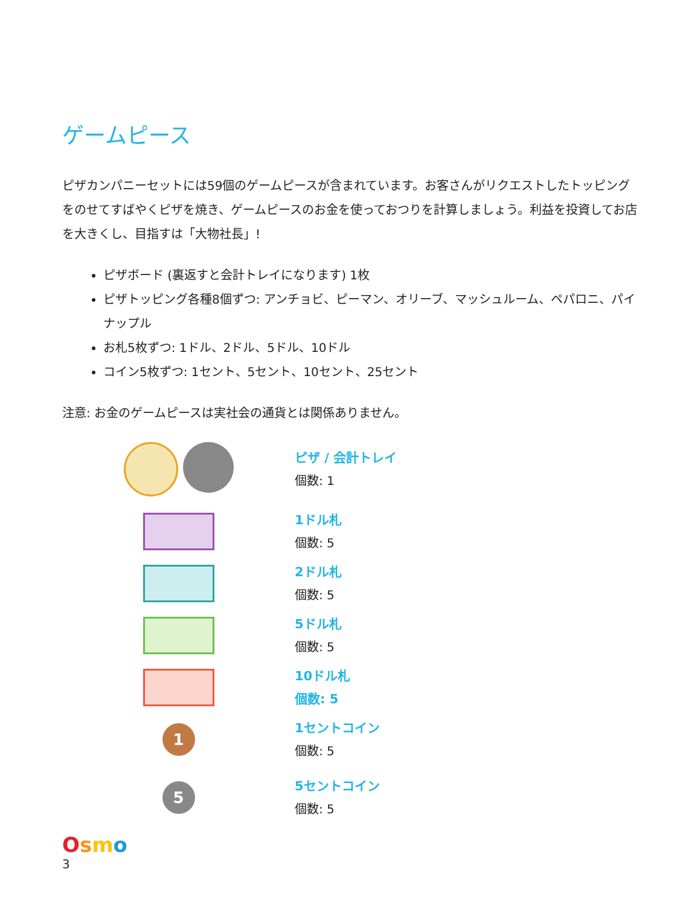ゲームピース
ピザカンパニーセットには59個のゲームピースが含まれています。お客さんがリクエストしたトッピングをのせてすばやくピザを焼き、ゲームピースのお金を使っておつりを計算しましょう。利益を投資してお店を大きくし、目指すは「大物社長」!
ピザボード (裏返すと会計トレイになります) 1枚
ピザトッピング各種8個ずつ: アンチョビ、ピーマン、オリーブ、マッシュルーム、ペパロニ、パイナップル
お札5枚ずつ: 1ドル、2ドル、5ドル、10ドル
コイン5枚ずつ: 1セント、5セント、10セント、25セント
注意: お金のゲームピースは実社会の通貨とは関係ありません。
ピザ / 会計トレイ
個数: 1
1ドル札
個数: 5
2ドル札
個数: 5
5ドル札
個数: 5
10ドル札
個数: 5
1
1セントコイン
個数: 5
5
5セントコイン
個数: 5
Osmo
3